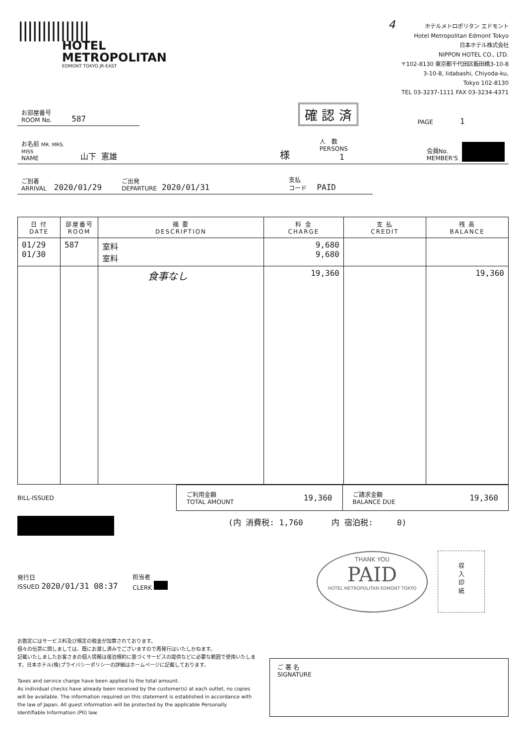|||||||||||||||
HOTEL
METROPOLITAN
EDMONT TOKYO JR-EAST
4 ホテルメトロポリタン エドモント
Hotel Metropolitan Edmont Tokyo
日本ホテル株式会社
NIPPON HOTEL CO., LTD.
〒102-8130 東京都千代田区飯田橋3-10-8
3-10-8, Iidabashi, Chiyoda-ku,
Tokyo 102-8130
TEL 03-3237-1111 FAX 03-3234-4371
お部屋番号
ROOM No. 587
確 認 済
PAGE 1
お名前 MR. MRS. MISS
NAME 山下 憲雄 様 人　数
PERSONS 1 会員No.
MEMBER'S
ご到着
ARRIVAL 2020/01/29 ご出発
DEPARTURE 2020/01/31 支払
コード PAID
| 日 付 DATE | 部屋番号 ROOM | 摘 要 DESCRIPTION | 料 金 CHARGE | 支 払 CREDIT | 残 高 BALANCE |
| --- | --- | --- | --- | --- | --- |
| 01/29 01/30 | 587 | 室料 室料 | 9,680 9,680 | | |
| | | 食事なし | 19,360 | | 19,360 |
BILL-ISSUED
ご利用金額
TOTAL AMOUNT 19,360
ご請求金額
BALANCE DUE 19,360
(内 消費税: 1,760 内 宿泊税: 0)
発行日
ISSUED 2020/01/31 08:37
担当者
CLERK
THANK YOU
PAID
HOTEL METROPOLITAN EDMONT TOKYO
収
入
印
紙
お勘定にはサービス料及び規定の税金が加算されております。
個々の伝票に関しましては、既にお渡し済みでございますので再発行はいたしかねます。
記載いたしましたお客さまの個人情報は宿泊規約に基づくサービスの提供などに必要な範囲で使用いたします。日本ホテル(株)プライバシーポリシーの詳細はホームページに記載しております。
Taxes and service charge have been applied to the total amount.
As individual checks have already been received by the customer(s) at each outlet, no copies will be available. The information required on this statement is established in accordance with the law of Japan. All guest information will be protected by the applicable Personally Identifiable Information (PII) law.
ご 署 名
SIGNATURE